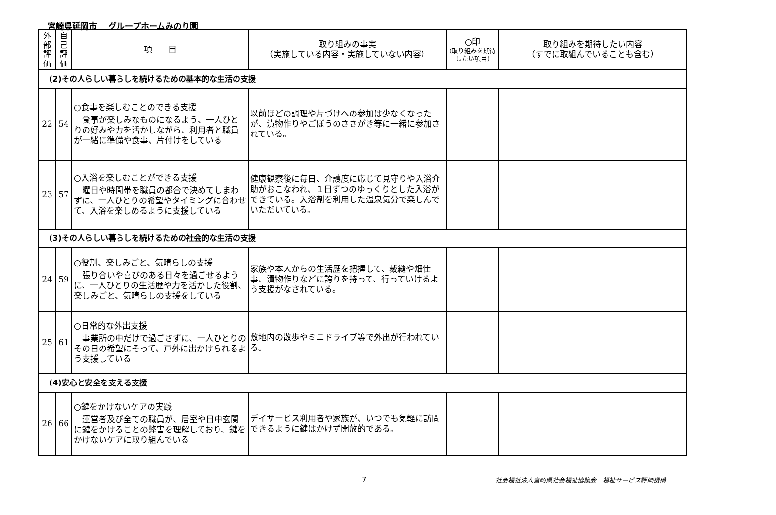宮崎県延岡市　 グループホームみのり園
| 外 部 評 価 | 自 己 評 価 | 項 目 | 取り組みの事実 （実施している内容・実施していない内容） | ○印 (取り組みを期待したい項目) | 取り組みを期待したい内容 （すでに取組んでいることも含む） |
| --- | --- | --- | --- | --- | --- |
| (2)その人らしい暮らしを続けるための基本的な生活の支援 | | | | | |
| 22 | 54 | ○食事を楽しむことのできる支援 食事が楽しみなものになるよう、一人ひとりの好みや力を活かしながら、利用者と職員が一緒に準備や食事、片付けをしている | 以前ほどの調理や片づけへの参加は少なくなったが、漬物作りやごぼうのささがき等に一緒に参加されている。 | | |
| 23 | 57 | ○入浴を楽しむことができる支援 曜日や時間帯を職員の都合で決めてしまわずに、一人ひとりの希望やタイミングに合わせて、入浴を楽しめるように支援している | 健康観察後に毎日、介護度に応じて見守りや入浴介助がおこなわれ、１日ずつのゆっくりとした入浴ができている。入浴剤を利用した温泉気分で楽しんでいただいている。 | | |
| (3)その人らしい暮らしを続けるための社会的な生活の支援 | | | | | |
| 24 | 59 | ○役割、楽しみごと、気晴らしの支援 張り合いや喜びのある日々を過ごせるように、一人ひとりの生活歴や力を活かした役割、楽しみごと、気晴らしの支援をしている | 家族や本人からの生活歴を把握して、裁縫や畑仕事、漬物作りなどに誇りを持って、行っていけるよう支援がなされている。 | | |
| 25 | 61 | ○日常的な外出支援 事業所の中だけで過ごさずに、一人ひとりのその日の希望にそって、戸外に出かけられるよう支援している | 敷地内の散歩やミニドライブ等で外出が行われている。 | | |
| (4)安心と安全を支える支援 | | | | | |
| 26 | 66 | ○鍵をかけないケアの実践 運営者及び全ての職員が、居室や日中玄関に鍵をかけることの弊害を理解しており、鍵をかけないケアに取り組んでいる | デイサービス利用者や家族が、いつでも気軽に訪問できるように鍵はかけず開放的である。 | | |
7 社会福祉法人宮崎県社会福祉協議会　福祉サービス評価機構